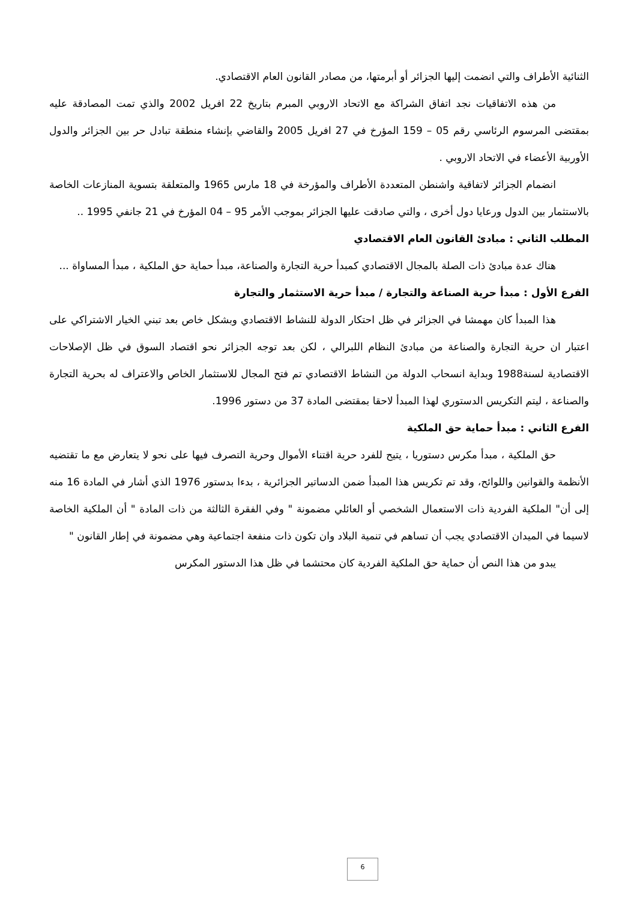الثنائية الأطراف والتي انضمت إليها الجزائر أو أبرمتها، من مصادر القانون العام الاقتصادي.
من هذه الاتفاقيات نجد اتفاق الشراكة مع الاتحاد الاروبي المبرم بتاريخ 22 افريل 2002 والذي تمت المصادقة عليه بمقتضى المرسوم الرئاسي رقم 05 – 159 المؤرخ في 27 افريل 2005 والقاضي بإنشاء منطقة تبادل حر بين الجزائر والدول الأوربية الأعضاء في الاتحاد الاروبي .
انضمام الجزائر لاتفاقية واشنطن المتعددة الأطراف والمؤرخة في 18 مارس 1965 والمتعلقة بتسوية المنازعات الخاصة بالاستثمار بين الدول ورعايا دول أخرى ، والتي صادقت عليها الجزائر بموجب الأمر 95 – 04 المؤرخ في 21 جانفي 1995 ..
المطلب الثاني : مبادئ القانون العام الاقتصادي
هناك عدة مبادئ ذات الصلة بالمجال الاقتصادي كمبدأ حرية التجارة والصناعة، مبدأ حماية حق الملكية ، مبدأ المساواة ...
الفرع الأول : مبدأ حرية الصناعة والتجارة / مبدأ حرية الاستثمار والتجارة
هذا المبدأ كان مهمشا في الجزائر في ظل احتكار الدولة للنشاط الاقتصادي وبشكل خاص بعد تبني الخيار الاشتراكي على اعتبار ان حرية التجارة والصناعة من مبادئ النظام اللبرالي ، لكن بعد توجه الجزائر نحو اقتصاد السوق في ظل الإصلاحات الاقتصادية لسنة1988 وبداية انسحاب الدولة من النشاط الاقتصادي تم فتح المجال للاستثمار الخاص والاعتراف له بحرية التجارة والصناعة ، ليتم التكريس الدستوري لهذا المبدأ لاحقا بمقتضى المادة 37 من دستور 1996.
الفرع الثاني : مبدأ حماية حق الملكية
حق الملكية ، مبدأ مكرس دستوريا ، يتيح للفرد حرية اقتناء الأموال وحرية التصرف فيها على نحو لا يتعارض مع ما تقتضيه الأنظمة والقوانين واللوائح، وقد تم تكريس هذا المبدأ ضمن الدساتير الجزائرية ، بدءا بدستور 1976 الذي أشار في المادة 16 منه إلى أن" الملكية الفردية ذات الاستعمال الشخصي أو العائلي مضمونة " وفي الفقرة الثالثة من ذات المادة " أن الملكية الخاصة لاسيما في الميدان الاقتصادي يجب أن تساهم في تنمية البلاد وان تكون ذات منفعة اجتماعية وهي مضمونة في إطار القانون "
يبدو من هذا النص أن حماية حق الملكية الفردية كان محتشما في ظل هذا الدستور المكرس
6